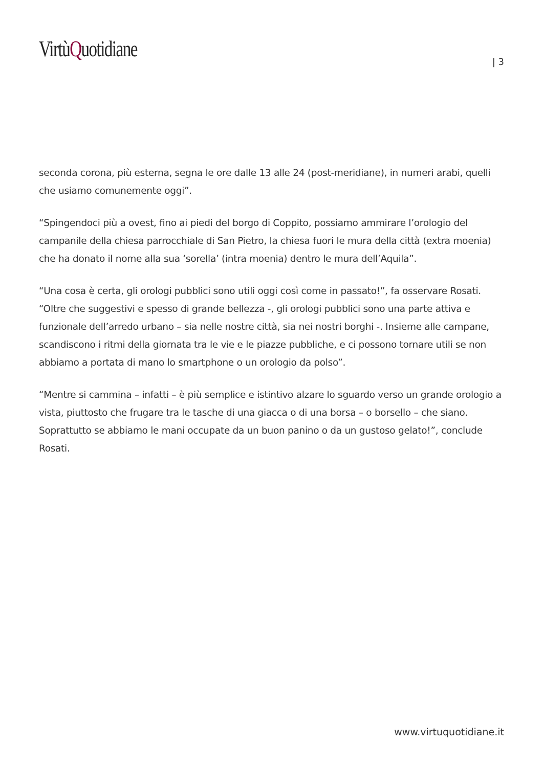VirtùQuotidiane
| 3
seconda corona, più esterna, segna le ore dalle 13 alle 24 (post-meridiane), in numeri arabi, quelli che usiamo comunemente oggi”.
“Spingendoci più a ovest, fino ai piedi del borgo di Coppito, possiamo ammirare l’orologio del campanile della chiesa parrocchiale di San Pietro, la chiesa fuori le mura della città (extra moenia) che ha donato il nome alla sua ‘sorella’ (intra moenia) dentro le mura dell’Aquila”.
“Una cosa è certa, gli orologi pubblici sono utili oggi così come in passato!”, fa osservare Rosati. “Oltre che suggestivi e spesso di grande bellezza -, gli orologi pubblici sono una parte attiva e funzionale dell’arredo urbano – sia nelle nostre città, sia nei nostri borghi -. Insieme alle campane, scandiscono i ritmi della giornata tra le vie e le piazze pubbliche, e ci possono tornare utili se non abbiamo a portata di mano lo smartphone o un orologio da polso”.
“Mentre si cammina – infatti – è più semplice e istintivo alzare lo sguardo verso un grande orologio a vista, piuttosto che frugare tra le tasche di una giacca o di una borsa – o borsello – che siano. Soprattutto se abbiamo le mani occupate da un buon panino o da un gustoso gelato!”, conclude Rosati.
www.virtuquotidiane.it